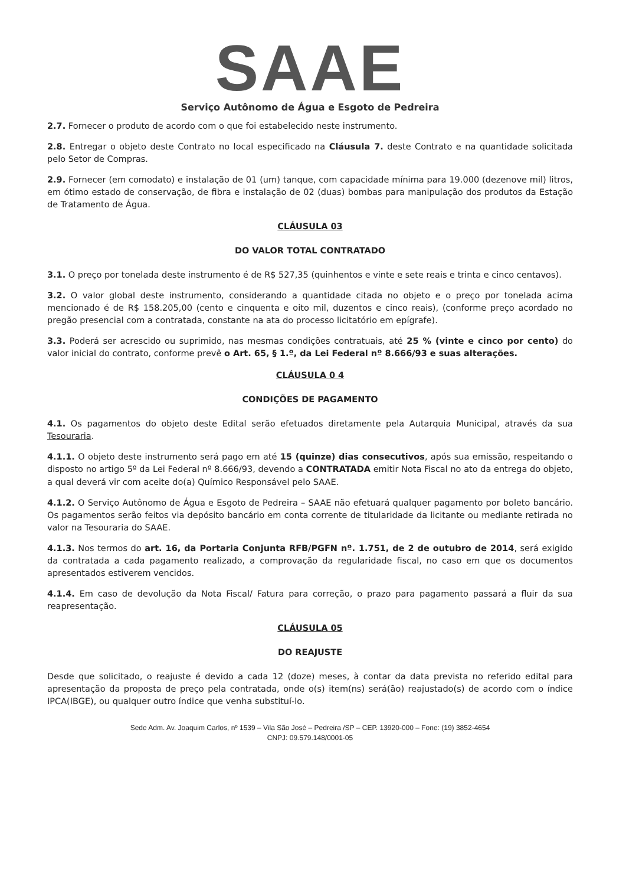SAAE
Serviço Autônomo de Água e Esgoto de Pedreira
2.7. Fornecer o produto de acordo com o que foi estabelecido neste instrumento.
2.8. Entregar o objeto deste Contrato no local especificado na Cláusula 7. deste Contrato e na quantidade solicitada pelo Setor de Compras.
2.9. Fornecer (em comodato) e instalação de 01 (um) tanque, com capacidade mínima para 19.000 (dezenove mil) litros, em ótimo estado de conservação, de fibra e instalação de 02 (duas) bombas para manipulação dos produtos da Estação de Tratamento de Água.
CLÁUSULA 03
DO VALOR TOTAL CONTRATADO
3.1. O preço por tonelada deste instrumento é de R$ 527,35 (quinhentos e vinte e sete reais e trinta e cinco centavos).
3.2. O valor global deste instrumento, considerando a quantidade citada no objeto e o preço por tonelada acima mencionado é de R$ 158.205,00 (cento e cinquenta e oito mil, duzentos e cinco reais), (conforme preço acordado no pregão presencial com a contratada, constante na ata do processo licitatório em epígrafe).
3.3. Poderá ser acrescido ou suprimido, nas mesmas condições contratuais, até 25 % (vinte e cinco por cento) do valor inicial do contrato, conforme prevê o Art. 65, § 1.º, da Lei Federal nº 8.666/93 e suas alterações.
CLÁUSULA 0 4
CONDIÇÕES DE PAGAMENTO
4.1. Os pagamentos do objeto deste Edital serão efetuados diretamente pela Autarquia Municipal, através da sua Tesouraria.
4.1.1. O objeto deste instrumento será pago em até 15 (quinze) dias consecutivos, após sua emissão, respeitando o disposto no artigo 5º da Lei Federal nº 8.666/93, devendo a CONTRATADA emitir Nota Fiscal no ato da entrega do objeto, a qual deverá vir com aceite do(a) Químico Responsável pelo SAAE.
4.1.2. O Serviço Autônomo de Água e Esgoto de Pedreira – SAAE não efetuará qualquer pagamento por boleto bancário. Os pagamentos serão feitos via depósito bancário em conta corrente de titularidade da licitante ou mediante retirada no valor na Tesouraria do SAAE.
4.1.3. Nos termos do art. 16, da Portaria Conjunta RFB/PGFN nº. 1.751, de 2 de outubro de 2014, será exigido da contratada a cada pagamento realizado, a comprovação da regularidade fiscal, no caso em que os documentos apresentados estiverem vencidos.
4.1.4. Em caso de devolução da Nota Fiscal/ Fatura para correção, o prazo para pagamento passará a fluir da sua reapresentação.
CLÁUSULA 05
DO REAJUSTE
Desde que solicitado, o reajuste é devido a cada 12 (doze) meses, à contar da data prevista no referido edital para apresentação da proposta de preço pela contratada, onde o(s) item(ns) será(ão) reajustado(s) de acordo com o índice IPCA(IBGE), ou qualquer outro índice que venha substituí-lo.
Sede Adm. Av. Joaquim Carlos, nº 1539 – Vila São José – Pedreira /SP – CEP. 13920-000 – Fone: (19) 3852-4654
CNPJ: 09.579.148/0001-05